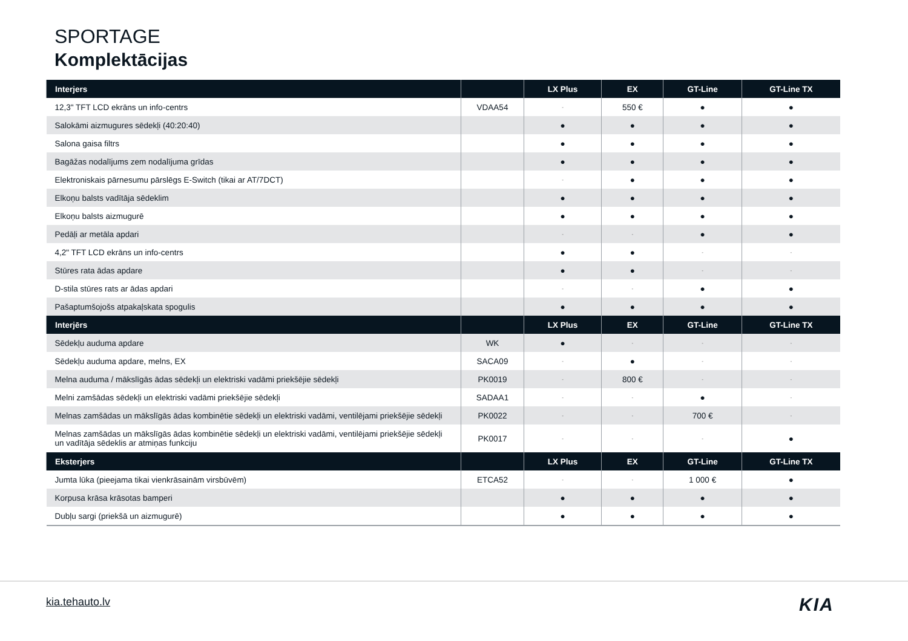SPORTAGE
Komplektācijas
| Interjers | | LX Plus | EX | GT-Line | GT-Line TX |
| --- | --- | --- | --- | --- | --- |
| 12,3" TFT LCD ekrāns un info-centrs | VDAA54 | - | 550 € | ● | ● |
| Salokāmi aizmugures sēdekļi (40:20:40) | | ● | ● | ● | ● |
| Salona gaisa filtrs | | ● | ● | ● | ● |
| Bagāžas nodalījums zem nodalījuma grīdas | | ● | ● | ● | ● |
| Elektroniskais pārnesumu pārslēgs E-Switch (tikai ar AT/7DCT) | | - | ● | ● | ● |
| Elkoņu balsts vadītāja sēdeklim | | ● | ● | ● | ● |
| Elkoņu balsts aizmugurē | | ● | ● | ● | ● |
| Pedāļi ar metāla apdari | | - | - | ● | ● |
| 4,2" TFT LCD ekrāns un info-centrs | | ● | ● | - | - |
| Stūres rata ādas apdare | | ● | ● | - | - |
| D-stila stūres rats ar ādas apdari | | - | - | ● | ● |
| Pašaptumšojošs atpakaļskata spogulis | | ● | ● | ● | ● |
| Interjērs | | LX Plus | EX | GT-Line | GT-Line TX |
| Sēdekļu auduma apdare | WK | ● | - | - | - |
| Sēdekļu auduma apdare, melns, EX | SACA09 | - | ● | - | - |
| Melna auduma / mākslīgās ādas sēdekļi un elektriski vadāmi priekšējie sēdekļi | PK0019 | - | 800 € | - | - |
| Melni zamšādas sēdekļi un elektriski vadāmi priekšējie sēdekļi | SADAA1 | - | - | ● | - |
| Melnas zamšādas un mākslīgās ādas kombinētie sēdekļi un elektriski vadāmi, ventilējami priekšējie sēdekļi | PK0022 | - | - | 700 € | - |
| Melnas zamšādas un mākslīgās ādas kombinētie sēdekļi un elektriski vadāmi, ventilējami priekšējie sēdekļi un vadītāja sēdeklis ar atmiņas funkciju | PK0017 | - | - | - | ● |
| Eksterjers | | LX Plus | EX | GT-Line | GT-Line TX |
| Jumta lūka (pieejama tikai vienkrāsainām virsbūvēm) | ETCA52 | - | - | 1 000 € | ● |
| Korpusa krāsa krāsotas bamperi | | ● | ● | ● | ● |
| Dubļu sargi (priekšā un aizmugurē) | | ● | ● | ● | ● |
kia.tehauto.lv KIA